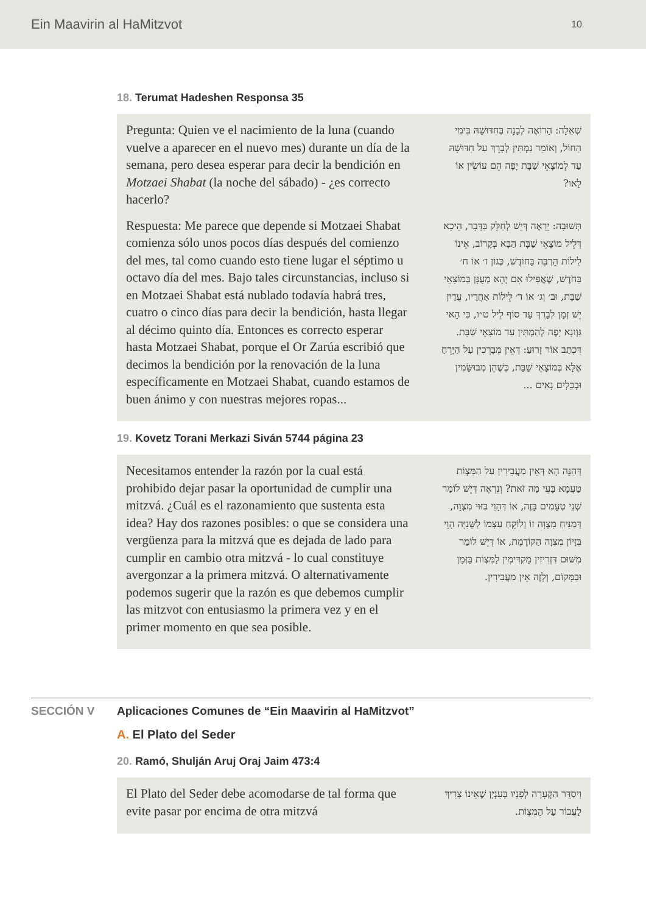Ein Maavirin al HaMitzvot
10
18. Terumat Hadeshen Responsa 35
Pregunta: Quien ve el nacimiento de la luna (cuando vuelve a aparecer en el nuevo mes) durante un día de la semana, pero desea esperar para decir la bendición en Motzaei Shabat (la noche del sábado) - ¿es correcto hacerlo?
שְׁאֵלָה: הָרוֹאֶה לְבָנָה בְּחִדּוּשָׁהּ בִּימֵי הַחוֹל, וְאוֹמֵר נַמְתִּין לְבָרֵךְ עַל חִדּוּשָׁהּ עַד לְמוֹצָאֵי שַׁבָּת יָפֶה הֵם עוֹשִׂין אוֹ לַאו?
Respuesta: Me parece que depende si Motzaei Shabat comienza sólo unos pocos días después del comienzo del mes, tal como cuando esto tiene lugar el séptimo u octavo día del mes. Bajo tales circunstancias, incluso si en Motzaei Shabat está nublado todavía habrá tres, cuatro o cinco días para decir la bendición, hasta llegar al décimo quinto día. Entonces es correcto esperar hasta Motzaei Shabat, porque el Or Zarúa escribió que decimos la bendición por la renovación de la luna específicamente en Motzaei Shabat, cuando estamos de buen ánimo y con nuestras mejores ropas...
תְּשׁוּבָה: יֵרָאֶה דְּיֵשׁ לְחַלֵּק בַּדָּבָר, הֵיכָא דְּלֵיל מוֹצָאֵי שַׁבָּת הַבָּא בְּקָרוֹב, אֵינוֹ לֵילוֹת הַרְבֵּה בַּחוֹדֶשׁ, כְּגוֹן ז׳ אוֹ ח׳ בַּחֹדֶשׁ, שֶׁאֲפִילוּ אִם יְהֵא מְעֻנָּן בְּמוֹצָאֵי שַׁבָּת, וּב׳ וְג׳ אוֹ ד׳ לֵילוֹת אַחֲרָיו, עֲדַיִן יֵשׁ זְמַן לְבָרֵךְ עַד סוֹף לֵיל ט״ו, כִּי הַאי גַּוְונָא יָפֶה לְהַמְתִּין עַד מוֹצָאֵי שַׁבָּת. דִּכְתַב אוֹר זָרוּעַ: דְּאֵין מְבָרְכִין עַל הַיָּרֵחַ אֶלָּא בְּמוֹצָאֵי שַׁבָּת, כְּשֶׁהֵן מְבוּשָּׂמִין וּבְכֵלִים נָאִים ...
19. Kovetz Torani Merkazi Siván 5744 página 23
Necesitamos entender la razón por la cual está prohibido dejar pasar la oportunidad de cumplir una mitzvá. ¿Cuál es el razonamiento que sustenta esta idea? Hay dos razones posibles: o que se considera una vergüenza para la mitzvá que es dejada de lado para cumplir en cambio otra mitzvá - lo cual constituye avergonzar a la primera mitzvá. O alternativamente podemos sugerir que la razón es que debemos cumplir las mitzvot con entusiasmo la primera vez y en el primer momento en que sea posible.
דְּהִנֵּה הָא דְּאֵין מַעֲבִירִין עַל הַמִּצְוֹת טַעֲמָא בָּעֵי מַה זֹּאת? וְנִרְאֶה דְּיֵשׁ לוֹמַר שְׁנֵי טְעָמִים בָּזֶה, אוֹ דְּהָוֵי בִּזּוּי מִצְוָה, דְּמַנִּיחַ מִצְוָה זוֹ וְלוֹקֵחַ עַצְמוֹ לַשְּׁנִיָּה הָוֵי בִּזָּיוֹן מִצְוָה הַקּוֹדֶמֶת, אוֹ דְּיֵשׁ לוֹמַר מִשּׁוּם דִּזְרִיזִין מַקְדִּימִין לַמִּצְוֹת בַּזְּמַן וּבַמָּקוֹם, וְלָזֶה אֵין מַעֲבִירִין.
SECCIÓN V Aplicaciones Comunes de “Ein Maavirin al HaMitzvot”
A. El Plato del Seder
20. Ramó, Shulján Aruj Oraj Jaim 473:4
El Plato del Seder debe acomodarse de tal forma que evite pasar por encima de otra mitzvá
וִיסַדֵּר הַקְּעָרָה לְפָנָיו בְּעִנְיָן שֶׁאֵינוֹ צָרִיךְ לַעֲבוֹר עַל הַמִּצְוֹת.